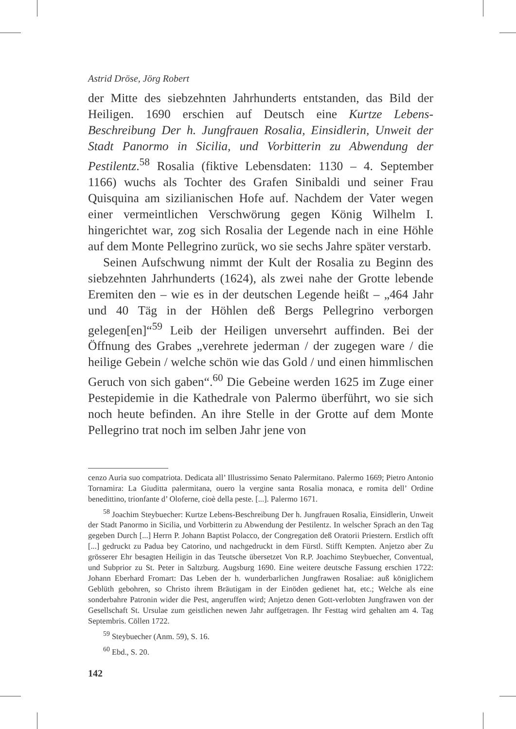Astrid Dröse, Jörg Robert
der Mitte des siebzehnten Jahrhunderts entstanden, das Bild der Heiligen. 1690 erschien auf Deutsch eine Kurtze Lebens-Beschreibung Der h. Jungfrauen Rosalia, Einsidlerin, Unweit der Stadt Panormo in Sicilia, und Vorbitterin zu Abwendung der Pestilentz.<sup>58</sup> Rosalia (fiktive Lebensdaten: 1130 – 4. September 1166) wuchs als Tochter des Grafen Sinibaldi und seiner Frau Quisquina am sizilianischen Hofe auf. Nachdem der Vater wegen einer vermeintlichen Verschwörung gegen König Wilhelm I. hingerichtet war, zog sich Rosalia der Legende nach in eine Höhle auf dem Monte Pellegrino zurück, wo sie sechs Jahre später verstarb.
Seinen Aufschwung nimmt der Kult der Rosalia zu Beginn des siebzehnten Jahrhunderts (1624), als zwei nahe der Grotte lebende Eremiten den – wie es in der deutschen Legende heißt – „464 Jahr und 40 Täg in der Höhlen deß Bergs Pellegrino verborgen gelegen[en]“<sup>59</sup> Leib der Heiligen unversehrt auffinden. Bei der Öffnung des Grabes „verehrete jederman / der zugegen ware / die heilige Gebein / welche schön wie das Gold / und einen himmlischen Geruch von sich gaben“.<sup>60</sup> Die Gebeine werden 1625 im Zuge einer Pestepidemie in die Kathedrale von Palermo überführt, wo sie sich noch heute befinden. An ihre Stelle in der Grotte auf dem Monte Pellegrino trat noch im selben Jahr jene von
cenzo Auria suo compatriota. Dedicata all’ Illustrissimo Senato Palermitano. Palermo 1669; Pietro Antonio Tornamira: La Giuditta palermitana, ouero la vergine santa Rosalia monaca, e romita dell’ Ordine benedittino, trionfante d’ Oloferne, cioè della peste. [...]. Palermo 1671.
<sup>58</sup> Joachim Steybuecher: Kurtze Lebens-Beschreibung Der h. Jungfrauen Rosalia, Einsidlerin, Unweit der Stadt Panormo in Sicilia, und Vorbitterin zu Abwendung der Pestilentz. In welscher Sprach an den Tag gegeben Durch [...] Herrn P. Johann Baptist Polacco, der Congregation deß Oratorii Priestern. Erstlich offt [...] gedruckt zu Padua bey Catorino, und nachgedruckt in dem Fürstl. Stifft Kempten. Anjetzo aber Zu grösserer Ehr besagten Heiligin in das Teutsche übersetzet Von R.P. Joachimo Steybuecher, Conventual, und Subprior zu St. Peter in Saltzburg. Augsburg 1690. Eine weitere deutsche Fassung erschien 1722: Johann Eberhard Fromart: Das Leben der h. wunderbarlichen Jungfrawen Rosaliae: auß königlichem Geblüth gebohren, so Christo ihrem Bräutigam in der Einöden gedienet hat, etc.; Welche als eine sonderbahre Patronin wider die Pest, angeruffen wird; Anjetzo denen Gott-verlobten Jungfrawen von der Gesellschaft St. Ursulae zum geistlichen newen Jahr auffgetragen. Ihr Festtag wird gehalten am 4. Tag Septembris. Cöllen 1722.
<sup>59</sup> Steybuecher (Anm. 59), S. 16.
<sup>60</sup> Ebd., S. 20.
142